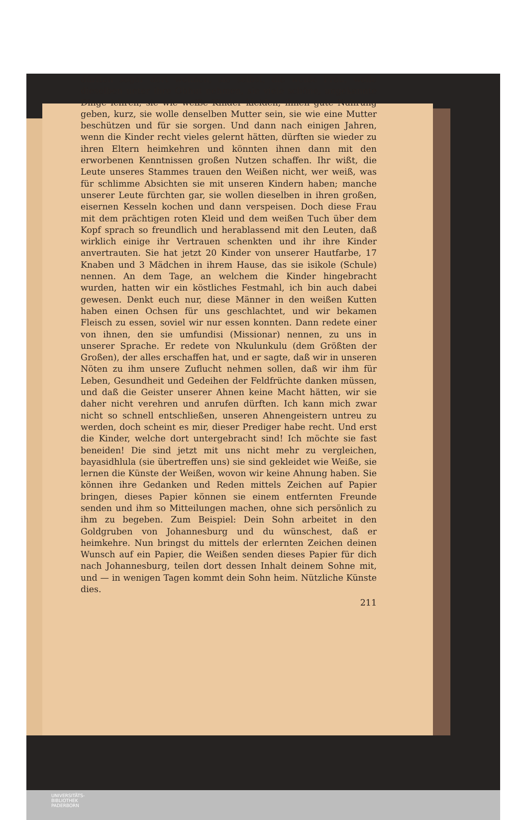dürften sogar dort wohnen, sie selbst, die weiße Frau, wolle dieselben unter ihre Obhut nehmen, sie viele schöne, ungekannte Dinge lehren, sie wie weiße Kinder kleiden, ihnen gute Nahrung geben, kurz, sie wolle denselben Mutter sein, sie wie eine Mutter beschützen und für sie sorgen. Und dann nach einigen Jahren, wenn die Kinder recht vieles gelernt hätten, dürften sie wieder zu ihren Eltern heimkehren und könnten ihnen dann mit den erworbenen Kenntnissen großen Nutzen schaffen. Ihr wißt, die Leute unseres Stammes trauen den Weißen nicht, wer weiß, was für schlimme Absichten sie mit unseren Kindern haben; manche unserer Leute fürchten gar, sie wollen dieselben in ihren großen, eisernen Kesseln kochen und dann verspeisen. Doch diese Frau mit dem prächtigen roten Kleid und dem weißen Tuch über dem Kopf sprach so freundlich und herablassend mit den Leuten, daß wirklich einige ihr Vertrauen schenkten und ihr ihre Kinder anvertrauten. Sie hat jetzt 20 Kinder von unserer Hautfarbe, 17 Knaben und 3 Mädchen in ihrem Hause, das sie isikole (Schule) nennen. An dem Tage, an welchem die Kinder hingebracht wurden, hatten wir ein köstliches Festmahl, ich bin auch dabei gewesen. Denkt euch nur, diese Männer in den weißen Kutten haben einen Ochsen für uns geschlachtet, und wir bekamen Fleisch zu essen, soviel wir nur essen konnten. Dann redete einer von ihnen, den sie umfundisi (Missionar) nennen, zu uns in unserer Sprache. Er redete von Nkulunkulu (dem Größten der Großen), der alles erschaffen hat, und er sagte, daß wir in unseren Nöten zu ihm unsere Zuflucht nehmen sollen, daß wir ihm für Leben, Gesundheit und Gedeihen der Feldfrüchte danken müssen, und daß die Geister unserer Ahnen keine Macht hätten, wir sie daher nicht verehren und anrufen dürften. Ich kann mich zwar nicht so schnell entschließen, unseren Ahnengeistern untreu zu werden, doch scheint es mir, dieser Prediger habe recht. Und erst die Kinder, welche dort untergebracht sind! Ich möchte sie fast beneiden! Die sind jetzt mit uns nicht mehr zu vergleichen, bayasidhlula (sie übertreffen uns) sie sind gekleidet wie Weiße, sie lernen die Künste der Weißen, wovon wir keine Ahnung haben. Sie können ihre Gedanken und Reden mittels Zeichen auf Papier bringen, dieses Papier können sie einem entfernten Freunde senden und ihm so Mitteilungen machen, ohne sich persönlich zu ihm zu begeben. Zum Beispiel: Dein Sohn arbeitet in den Goldgruben von Johannesburg und du wünschest, daß er heimkehre. Nun bringst du mittels der erlernten Zeichen deinen Wunsch auf ein Papier, die Weißen senden dieses Papier für dich nach Johannesburg, teilen dort dessen Inhalt deinem Sohne mit, und — in wenigen Tagen kommt dein Sohn heim. Nützliche Künste dies.
211
UNIVERSITÄTS-
BIBLIOTHEK
PADERBORN